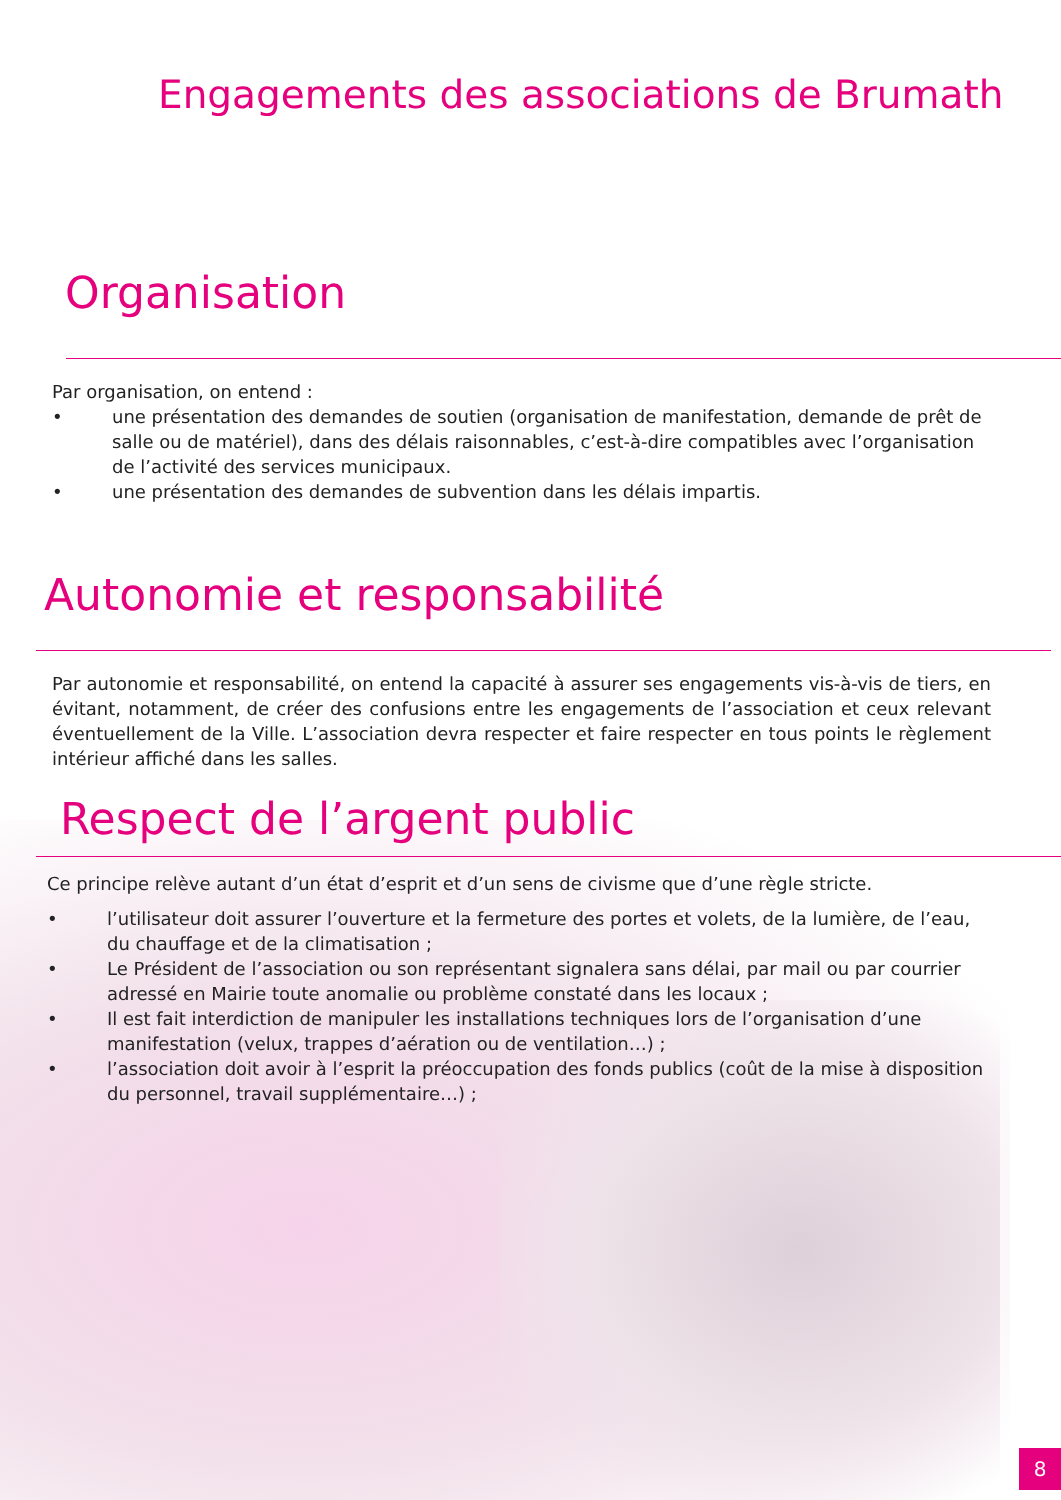Engagements des associations de Brumath
Organisation
Par organisation, on entend :
• une présentation des demandes de soutien (organisation de manifestation, demande de prêt de salle ou de matériel), dans des délais raisonnables, c’est-à-dire compatibles avec l’organisation de l’activité des services municipaux.
• une présentation des demandes de subvention dans les délais impartis.
Autonomie et responsabilité
Par autonomie et responsabilité, on entend la capacité à assurer ses engagements vis-à-vis de tiers, en évitant, notamment, de créer des confusions entre les engagements de l’association et ceux relevant éventuellement de la Ville. L’association devra respecter et faire respecter en tous points le règlement intérieur affiché dans les salles.
Respect de l’argent public
Ce principe relève autant d’un état d’esprit et d’un sens de civisme que d’une règle stricte.
• l’utilisateur doit assurer l’ouverture et la fermeture des portes et volets, de la lumière, de l’eau, du chauffage et de la climatisation ;
• Le Président de l’association ou son représentant signalera sans délai, par mail ou par courrier adressé en Mairie toute anomalie ou problème constaté dans les locaux ;
• Il est fait interdiction de manipuler les installations techniques lors de l’organisation d’une manifestation (velux, trappes d’aération ou de ventilation…) ;
• l’association doit avoir à l’esprit la préoccupation des fonds publics (coût de la mise à disposition du personnel, travail supplémentaire…) ;
8